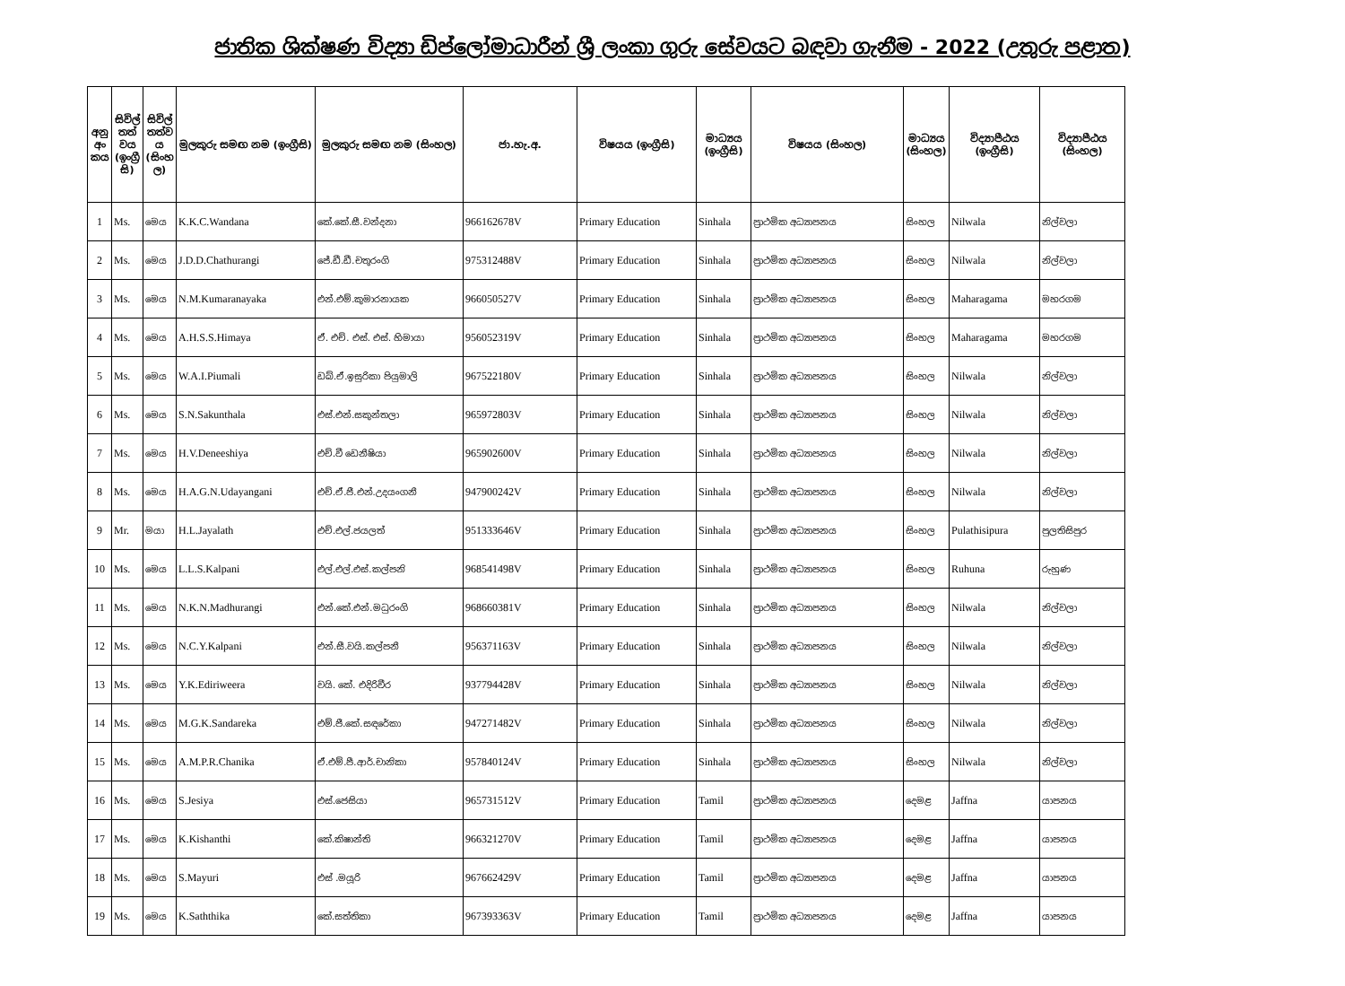ජාතික ශික්ෂණ විද්‍යා ඩිප්ලෝමාධාරීන් ශ්‍රී ලංකා ගුරු සේවයට බඳවා ගැනීම - 2022 (උතුරු පළාත)
| අනු අං කය | සිවිල් තත් වය (ඉංග්‍රී සි) | සිවිල් තත්ව ය (සිංහ ල) | මුලකුරු සමඟ නම (ඉංග්‍රීසි) | මුලකුරු සමඟ නම (සිංහල) | ජා.හැ.අ. | විෂයය (ඉංග්‍රීසි) | මාධ්‍යය (ඉංග්‍රීසි) | විෂයය (සිංහල) | මාධ්‍යය (සිංහල) | විද්‍යාපීඨය (ඉංග්‍රීසි) | විද්‍යාපීඨය (සිංහල) |
| --- | --- | --- | --- | --- | --- | --- | --- | --- | --- | --- | --- |
| 1 | Ms. | මෙය | K.K.C.Wandana | කේ.කේ.සී.වන්දනා | 966162678V | Primary Education | Sinhala | ප්‍රාථමික අධ්‍යාපනය | සිංහල | Nilwala | නිල්වලා |
| 2 | Ms. | මෙය | J.D.D.Chathurangi | ජේ.ඩී.ඩී.චතුරංගි | 975312488V | Primary Education | Sinhala | ප්‍රාථමික අධ්‍යාපනය | සිංහල | Nilwala | නිල්වලා |
| 3 | Ms. | මෙය | N.M.Kumaranayaka | එන්.එම්.කුමාරනායක | 966050527V | Primary Education | Sinhala | ප්‍රාථමික අධ්‍යාපනය | සිංහල | Maharagama | මහරගම |
| 4 | Ms. | මෙය | A.H.S.S.Himaya | ඒ. එච්. එස්. එස්. හිමායා | 956052319V | Primary Education | Sinhala | ප්‍රාථමික අධ්‍යාපනය | සිංහල | Maharagama | මහරගම |
| 5 | Ms. | මෙය | W.A.I.Piumali | ඩබ්.ඒ.ඉසුරිකා පියුමාලි | 967522180V | Primary Education | Sinhala | ප්‍රාථමික අධ්‍යාපනය | සිංහල | Nilwala | නිල්වලා |
| 6 | Ms. | මෙය | S.N.Sakunthala | එස්.එන්.සකුන්තලා | 965972803V | Primary Education | Sinhala | ප්‍රාථමික අධ්‍යාපනය | සිංහල | Nilwala | නිල්වලා |
| 7 | Ms. | මෙය | H.V.Deneeshiya | එච්.වී ඩෙනීෂියා | 965902600V | Primary Education | Sinhala | ප්‍රාථමික අධ්‍යාපනය | සිංහල | Nilwala | නිල්වලා |
| 8 | Ms. | මෙය | H.A.G.N.Udayangani | එච්.ඒ.ජී.එන්.උදයංගනී | 947900242V | Primary Education | Sinhala | ප්‍රාථමික අධ්‍යාපනය | සිංහල | Nilwala | නිල්වලා |
| 9 | Mr. | මයා | H.L.Jayalath | එච්.එල්.ජයලත් | 951333646V | Primary Education | Sinhala | ප්‍රාථමික අධ්‍යාපනය | සිංහල | Pulathisipura | පුලතිසිපුර |
| 10 | Ms. | මෙය | L.L.S.Kalpani | එල්.එල්.එස්.කල්පනි | 968541498V | Primary Education | Sinhala | ප්‍රාථමික අධ්‍යාපනය | සිංහල | Ruhuna | රුහුණ |
| 11 | Ms. | මෙය | N.K.N.Madhurangi | එන්.කේ.එන්.මධුරංගි | 968660381V | Primary Education | Sinhala | ප්‍රාථමික අධ්‍යාපනය | සිංහල | Nilwala | නිල්වලා |
| 12 | Ms. | මෙය | N.C.Y.Kalpani | එන්.සී.වයි.කල්පනී | 956371163V | Primary Education | Sinhala | ප්‍රාථමික අධ්‍යාපනය | සිංහල | Nilwala | නිල්වලා |
| 13 | Ms. | මෙය | Y.K.Ediriweera | වයි. කේ. එදිරිවීර | 937794428V | Primary Education | Sinhala | ප්‍රාථමික අධ්‍යාපනය | සිංහල | Nilwala | නිල්වලා |
| 14 | Ms. | මෙය | M.G.K.Sandareka | එම්.ජී.කේ.සඳරේකා | 947271482V | Primary Education | Sinhala | ප්‍රාථමික අධ්‍යාපනය | සිංහල | Nilwala | නිල්වලා |
| 15 | Ms. | මෙය | A.M.P.R.Chanika | ඒ.එම්.පී.ආර්.චානිකා | 957840124V | Primary Education | Sinhala | ප්‍රාථමික අධ්‍යාපනය | සිංහල | Nilwala | නිල්වලා |
| 16 | Ms. | මෙය | S.Jesiya | එස්.ජෙසියා | 965731512V | Primary Education | Tamil | ප්‍රාථමික අධ්‍යාපනය | දෙමළ | Jaffna | යාපනය |
| 17 | Ms. | මෙය | K.Kishanthi | කේ.කිෂාන්ති | 966321270V | Primary Education | Tamil | ප්‍රාථමික අධ්‍යාපනය | දෙමළ | Jaffna | යාපනය |
| 18 | Ms. | මෙය | S.Mayuri | එස් .මයූරි | 967662429V | Primary Education | Tamil | ප්‍රාථමික අධ්‍යාපනය | දෙමළ | Jaffna | යාපනය |
| 19 | Ms. | මෙය | K.Saththika | කේ.සත්තිකා | 967393363V | Primary Education | Tamil | ප්‍රාථමික අධ්‍යාපනය | දෙමළ | Jaffna | යාපනය |